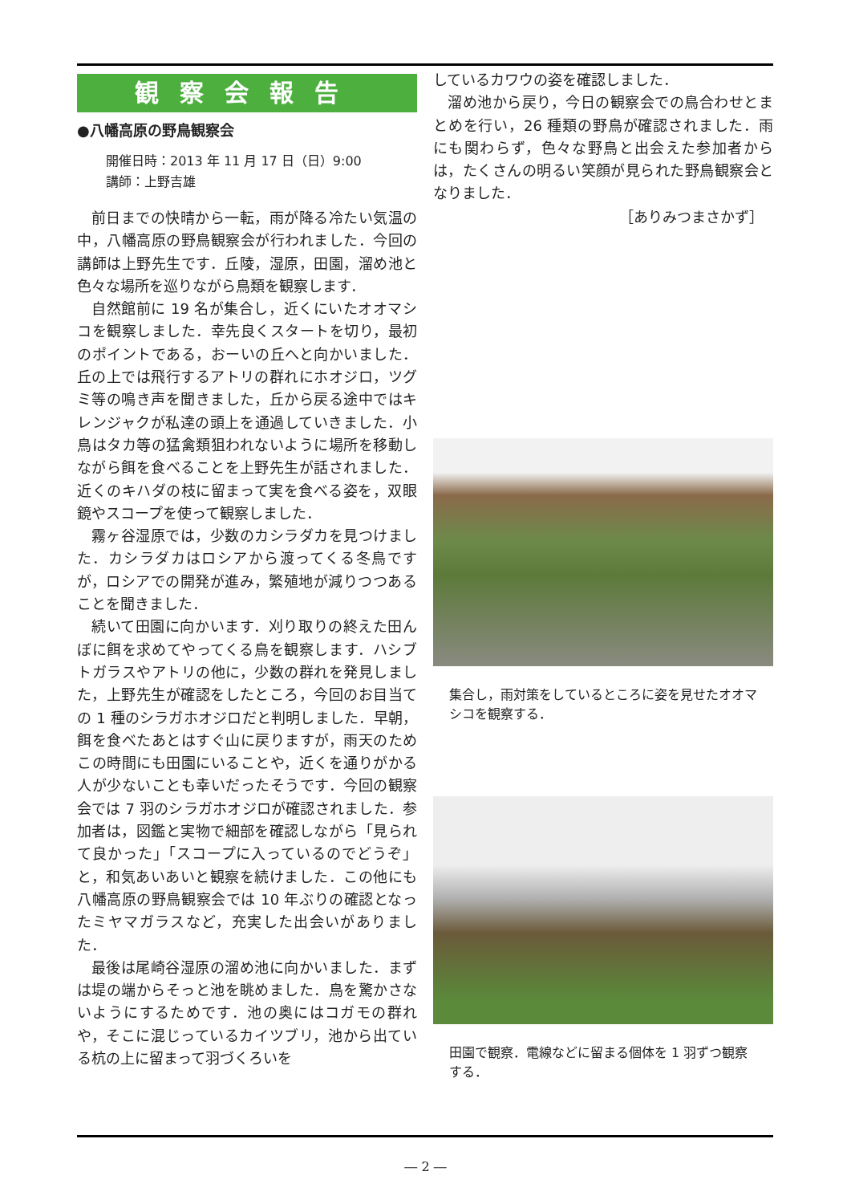観察会報告
●八幡高原の野鳥観察会
開催日時：2013 年 11 月 17 日（日）9:00
講師：上野吉雄
前日までの快晴から一転，雨が降る冷たい気温の中，八幡高原の野鳥観察会が行われました．今回の講師は上野先生です．丘陵，湿原，田園，溜め池と色々な場所を巡りながら鳥類を観察します．
自然館前に 19 名が集合し，近くにいたオオマシコを観察しました．幸先良くスタートを切り，最初のポイントである，おーいの丘へと向かいました．丘の上では飛行するアトリの群れにホオジロ，ツグミ等の鳴き声を聞きました，丘から戻る途中ではキレンジャクが私達の頭上を通過していきました．小鳥はタカ等の猛禽類狙われないように場所を移動しながら餌を食べることを上野先生が話されました．近くのキハダの枝に留まって実を食べる姿を，双眼鏡やスコープを使って観察しました．
霧ヶ谷湿原では，少数のカシラダカを見つけました．カシラダカはロシアから渡ってくる冬鳥ですが，ロシアでの開発が進み，繁殖地が減りつつあることを聞きました．
続いて田園に向かいます．刈り取りの終えた田んぼに餌を求めてやってくる鳥を観察します．ハシブトガラスやアトリの他に，少数の群れを発見しました，上野先生が確認をしたところ，今回のお目当ての 1 種のシラガホオジロだと判明しました．早朝，餌を食べたあとはすぐ山に戻りますが，雨天のためこの時間にも田園にいることや，近くを通りがかる人が少ないことも幸いだったそうです．今回の観察会では 7 羽のシラガホオジロが確認されました．参加者は，図鑑と実物で細部を確認しながら「見られて良かった」「スコープに入っているのでどうぞ」と，和気あいあいと観察を続けました．この他にも八幡高原の野鳥観察会では 10 年ぶりの確認となったミヤマガラスなど，充実した出会いがありました．
最後は尾崎谷湿原の溜め池に向かいました．まずは堤の端からそっと池を眺めました．鳥を驚かさないようにするためです．池の奥にはコガモの群れや，そこに混じっているカイツブリ，池から出ている杭の上に留まって羽づくろいを
しているカワウの姿を確認しました．
溜め池から戻り，今日の観察会での鳥合わせとまとめを行い，26 種類の野鳥が確認されました．雨にも関わらず，色々な野鳥と出会えた参加者からは，たくさんの明るい笑顔が見られた野鳥観察会となりました．
［ありみつまさかず］
集合し，雨対策をしているところに姿を見せたオオマシコを観察する．
田園で観察．電線などに留まる個体を 1 羽ずつ観察する．
― 2 ―